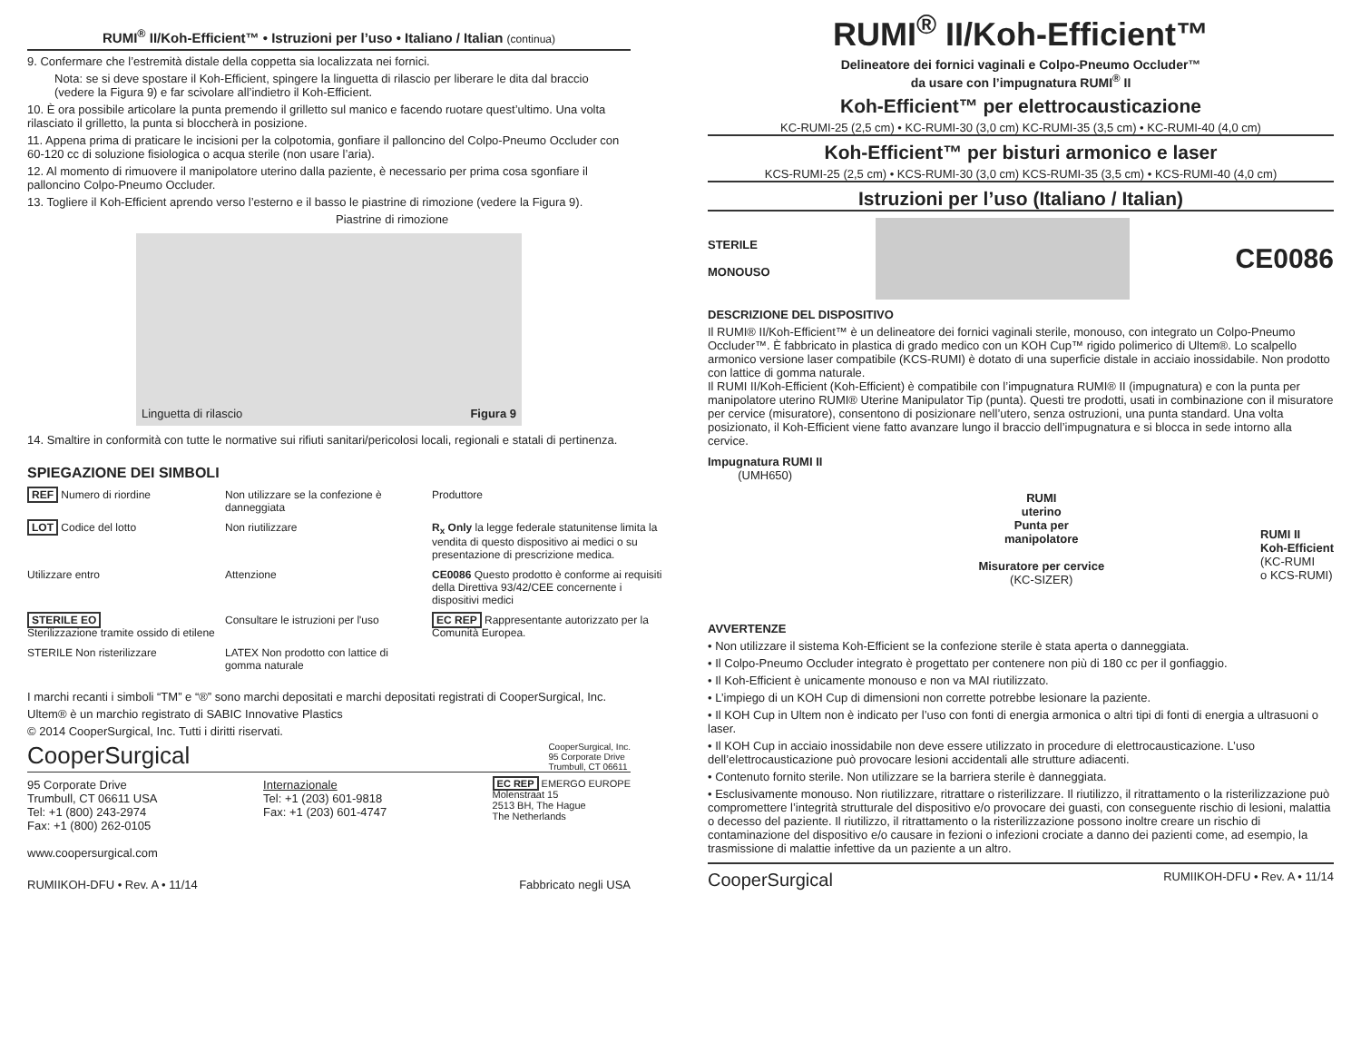RUMI<sup>®</sup> II/Koh-Efficient™ • Istruzioni per l’uso • Italiano / Italian (continua)
9. Confermare che l’estremità distale della coppetta sia localizzata nei fornici.
Nota: se si deve spostare il Koh-Efficient, spingere la linguetta di rilascio per liberare le dita dal braccio (vedere la Figura 9) e far scivolare all’indietro il Koh-Efficient.
10. È ora possibile articolare la punta premendo il grilletto sul manico e facendo ruotare quest’ultimo. Una volta rilasciato il grilletto, la punta si bloccherà in posizione.
11. Appena prima di praticare le incisioni per la colpotomia, gonfiare il palloncino del Colpo-Pneumo Occluder con 60-120 cc di soluzione fisiologica o acqua sterile (non usare l’aria).
12. Al momento di rimuovere il manipolatore uterino dalla paziente, è necessario per prima cosa sgonfiare il palloncino Colpo-Pneumo Occluder.
13. Togliere il Koh-Efficient aprendo verso l’esterno e il basso le piastrine di rimozione (vedere la Figura 9).
Piastrine di rimozione
Linguetta di rilascio Figura 9
14. Smaltire in conformità con tutte le normative sui rifiuti sanitari/pericolosi locali, regionali e statali di pertinenza.
SPIEGAZIONE DEI SIMBOLI
REF Numero di riordine
Non utilizzare se la confezione è danneggiata
Produttore
LOT Codice del lotto
Non riutilizzare
R<sub>x</sub> Only la legge federale statunitense limita la vendita di questo dispositivo ai medici o su presentazione di prescrizione medica.
Utilizzare entro
Attenzione
CE0086 Questo prodotto è conforme ai requisiti della Direttiva 93/42/CEE concernente i dispositivi medici
STERILE EO
Sterilizzazione tramite ossido di etilene
Consultare le istruzioni per l'uso
EC REP Rappresentante autorizzato per la Comunità Europea.
STERILE Non risterilizzare
LATEX Non prodotto con lattice di gomma naturale
I marchi recanti i simboli “TM” e “®” sono marchi depositati e marchi depositati registrati di CooperSurgical, Inc.
Ultem® è un marchio registrato di SABIC Innovative Plastics
© 2014 CooperSurgical, Inc. Tutti i diritti riservati.
CooperSurgical CooperSurgical, Inc.
95 Corporate Drive
Trumbull, CT 06611
95 Corporate Drive
Trumbull, CT 06611 USA
Tel: +1 (800) 243-2974
Fax: +1 (800) 262-0105
www.coopersurgical.com
Internazionale
Tel: +1 (203) 601-9818
Fax: +1 (203) 601-4747
EC REP EMERGO EUROPE
Molenstraat 15
2513 BH, The Hague
The Netherlands
RUMIIKOH-DFU • Rev. A • 11/14 Fabbricato negli USA
RUMI<sup>®</sup> II/Koh-Efficient™
Delineatore dei fornici vaginali e Colpo-Pneumo Occluder™
da usare con l’impugnatura RUMI<sup>®</sup> II
Koh-Efficient™ per elettrocausticazione
KC-RUMI-25 (2,5 cm) • KC-RUMI-30 (3,0 cm) KC-RUMI-35 (3,5 cm) • KC-RUMI-40 (4,0 cm)
Koh-Efficient™ per bisturi armonico e laser
KCS-RUMI-25 (2,5 cm) • KCS-RUMI-30 (3,0 cm) KCS-RUMI-35 (3,5 cm) • KCS-RUMI-40 (4,0 cm)
Istruzioni per l’uso (Italiano / Italian)
STERILE
MONOUSO
CE0086
DESCRIZIONE DEL DISPOSITIVO
Il RUMI® II/Koh-Efficient™ è un delineatore dei fornici vaginali sterile, monouso, con integrato un Colpo-Pneumo Occluder™. È fabbricato in plastica di grado medico con un KOH Cup™ rigido polimerico di Ultem®. Lo scalpello armonico versione laser compatibile (KCS-RUMI) è dotato di una superficie distale in acciaio inossidabile. Non prodotto con lattice di gomma naturale.
Il RUMI II/Koh-Efficient (Koh-Efficient) è compatibile con l’impugnatura RUMI® II (impugnatura) e con la punta per manipolatore uterino RUMI® Uterine Manipulator Tip (punta). Questi tre prodotti, usati in combinazione con il misuratore per cervice (misuratore), consentono di posizionare nell’utero, senza ostruzioni, una punta standard. Una volta posizionato, il Koh-Efficient viene fatto avanzare lungo il braccio dell’impugnatura e si blocca in sede intorno alla cervice.
Impugnatura RUMI II
(UMH650)
RUMI
uterino
Punta per
manipolatore
Misuratore per cervice
(KC-SIZER)
RUMI II
Koh-Efficient
(KC-RUMI
o KCS-RUMI)
AVVERTENZE
• Non utilizzare il sistema Koh-Efficient se la confezione sterile è stata aperta o danneggiata.
• Il Colpo-Pneumo Occluder integrato è progettato per contenere non più di 180 cc per il gonfiaggio.
• Il Koh-Efficient è unicamente monouso e non va MAI riutilizzato.
• L’impiego di un KOH Cup di dimensioni non corrette potrebbe lesionare la paziente.
• Il KOH Cup in Ultem non è indicato per l’uso con fonti di energia armonica o altri tipi di fonti di energia a ultrasuoni o laser.
• Il KOH Cup in acciaio inossidabile non deve essere utilizzato in procedure di elettrocausticazione. L’uso dell’elettrocausticazione può provocare lesioni accidentali alle strutture adiacenti.
• Contenuto fornito sterile. Non utilizzare se la barriera sterile è danneggiata.
• Esclusivamente monouso. Non riutilizzare, ritrattare o risterilizzare. Il riutilizzo, il ritrattamento o la risterilizzazione può compromettere l’integrità strutturale del dispositivo e/o provocare dei guasti, con conseguente rischio di lesioni, malattia o decesso del paziente. Il riutilizzo, il ritrattamento o la risterilizzazione possono inoltre creare un rischio di contaminazione del dispositivo e/o causare in fezioni o infezioni crociate a danno dei pazienti come, ad esempio, la trasmissione di malattie infettive da un paziente a un altro.
CooperSurgical RUMIIKOH-DFU • Rev. A • 11/14